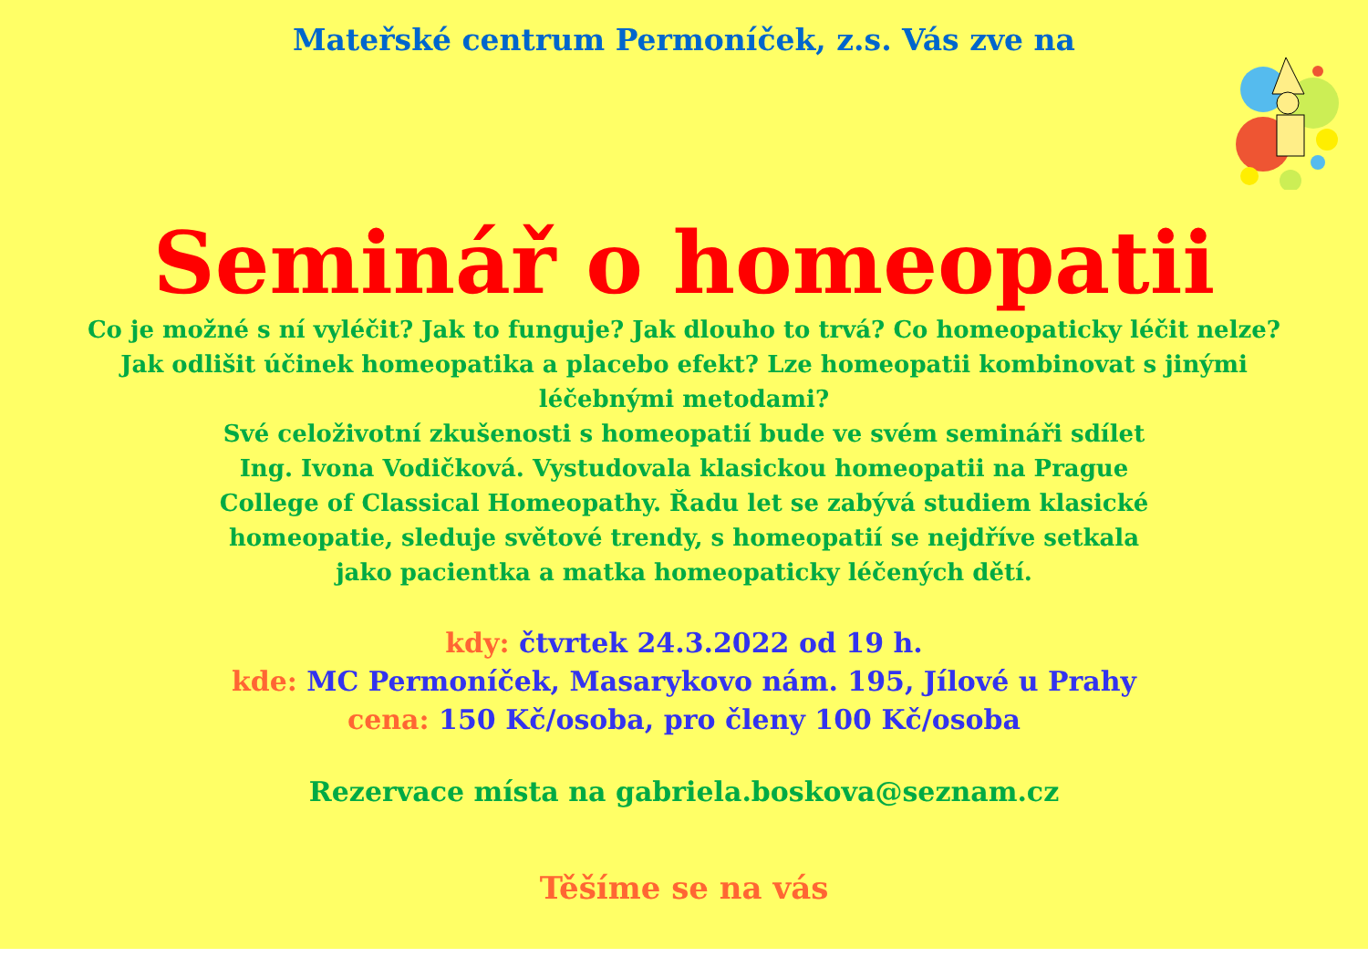Mateřské centrum Permoníček, z.s. Vás zve na
Seminář o homeopatii
Co je možné s ní vyléčit? Jak to funguje? Jak dlouho to trvá? Co homeopaticky léčit nelze? Jak odlišit účinek homeopatika a placebo efekt? Lze homeopatii kombinovat s jinými léčebnými metodami?
Své celoživotní zkušenosti s homeopatií bude ve svém semináři sdílet
Ing. Ivona Vodičková. Vystudovala klasickou homeopatii na Prague
College of Classical Homeopathy. Řadu let se zabývá studiem klasické
homeopatie, sleduje světové trendy, s homeopatií se nejdříve setkala
jako pacientka a matka homeopaticky léčených dětí.
kdy: čtvrtek 24.3.2022 od 19 h.
kde: MC Permoníček, Masarykovo nám. 195, Jílové u Prahy
cena: 150 Kč/osoba, pro členy 100 Kč/osoba
Rezervace místa na gabriela.boskova@seznam.cz
Těšíme se na vás